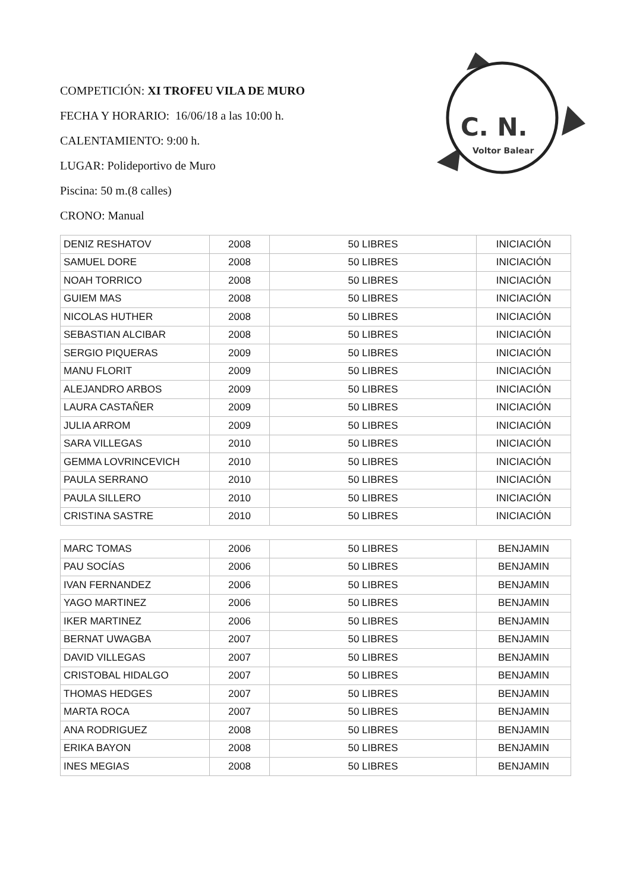COMPETICIÓN: XI TROFEU VILA DE MURO
FECHA Y HORARIO: 16/06/18 a las 10:00 h.
CALENTAMIENTO: 9:00 h.
LUGAR: Polideportivo de Muro
Piscina: 50 m.(8 calles)
CRONO: Manual
C. N.
Voltor Balear
| DENIZ RESHATOV | 2008 | 50 LIBRES | INICIACIÓN |
| SAMUEL DORE | 2008 | 50 LIBRES | INICIACIÓN |
| NOAH TORRICO | 2008 | 50 LIBRES | INICIACIÓN |
| GUIEM MAS | 2008 | 50 LIBRES | INICIACIÓN |
| NICOLAS HUTHER | 2008 | 50 LIBRES | INICIACIÓN |
| SEBASTIAN ALCIBAR | 2008 | 50 LIBRES | INICIACIÓN |
| SERGIO PIQUERAS | 2009 | 50 LIBRES | INICIACIÓN |
| MANU FLORIT | 2009 | 50 LIBRES | INICIACIÓN |
| ALEJANDRO ARBOS | 2009 | 50 LIBRES | INICIACIÓN |
| LAURA CASTAÑER | 2009 | 50 LIBRES | INICIACIÓN |
| JULIA ARROM | 2009 | 50 LIBRES | INICIACIÓN |
| SARA VILLEGAS | 2010 | 50 LIBRES | INICIACIÓN |
| GEMMA LOVRINCEVICH | 2010 | 50 LIBRES | INICIACIÓN |
| PAULA SERRANO | 2010 | 50 LIBRES | INICIACIÓN |
| PAULA SILLERO | 2010 | 50 LIBRES | INICIACIÓN |
| CRISTINA SASTRE | 2010 | 50 LIBRES | INICIACIÓN |
| MARC TOMAS | 2006 | 50 LIBRES | BENJAMIN |
| PAU SOCÍAS | 2006 | 50 LIBRES | BENJAMIN |
| IVAN FERNANDEZ | 2006 | 50 LIBRES | BENJAMIN |
| YAGO MARTINEZ | 2006 | 50 LIBRES | BENJAMIN |
| IKER MARTINEZ | 2006 | 50 LIBRES | BENJAMIN |
| BERNAT UWAGBA | 2007 | 50 LIBRES | BENJAMIN |
| DAVID VILLEGAS | 2007 | 50 LIBRES | BENJAMIN |
| CRISTOBAL HIDALGO | 2007 | 50 LIBRES | BENJAMIN |
| THOMAS HEDGES | 2007 | 50 LIBRES | BENJAMIN |
| MARTA ROCA | 2007 | 50 LIBRES | BENJAMIN |
| ANA RODRIGUEZ | 2008 | 50 LIBRES | BENJAMIN |
| ERIKA BAYON | 2008 | 50 LIBRES | BENJAMIN |
| INES MEGIAS | 2008 | 50 LIBRES | BENJAMIN |